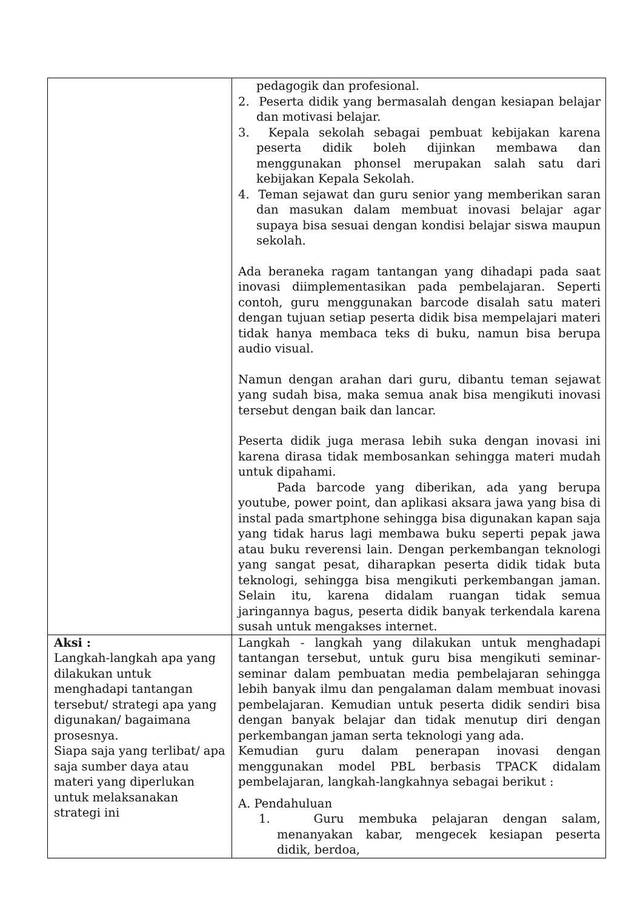| | pedagogik dan profesional. 2. Peserta didik yang bermasalah dengan kesiapan belajar dan motivasi belajar. 3. Kepala sekolah sebagai pembuat kebijakan karena peserta didik boleh dijinkan membawa dan menggunakan phonsel merupakan salah satu dari kebijakan Kepala Sekolah. 4. Teman sejawat dan guru senior yang memberikan saran dan masukan dalam membuat inovasi belajar agar supaya bisa sesuai dengan kondisi belajar siswa maupun sekolah. Ada beraneka ragam tantangan yang dihadapi pada saat inovasi diimplementasikan pada pembelajaran. Seperti contoh, guru menggunakan barcode disalah satu materi dengan tujuan setiap peserta didik bisa mempelajari materi tidak hanya membaca teks di buku, namun bisa berupa audio visual. Namun dengan arahan dari guru, dibantu teman sejawat yang sudah bisa, maka semua anak bisa mengikuti inovasi tersebut dengan baik dan lancar. Peserta didik juga merasa lebih suka dengan inovasi ini karena dirasa tidak membosankan sehingga materi mudah untuk dipahami. Pada barcode yang diberikan, ada yang berupa youtube, power point, dan aplikasi aksara jawa yang bisa di instal pada smartphone sehingga bisa digunakan kapan saja yang tidak harus lagi membawa buku seperti pepak jawa atau buku reverensi lain. Dengan perkembangan teknologi yang sangat pesat, diharapkan peserta didik tidak buta teknologi, sehingga bisa mengikuti perkembangan jaman. Selain itu, karena didalam ruangan tidak semua jaringannya bagus, peserta didik banyak terkendala karena susah untuk mengakses internet. |
| Aksi : Langkah-langkah apa yang dilakukan untuk menghadapi tantangan tersebut/ strategi apa yang digunakan/ bagaimana prosesnya. Siapa saja yang terlibat/ apa saja sumber daya atau materi yang diperlukan untuk melaksanakan strategi ini | Langkah - langkah yang dilakukan untuk menghadapi tantangan tersebut, untuk guru bisa mengikuti seminar-seminar dalam pembuatan media pembelajaran sehingga lebih banyak ilmu dan pengalaman dalam membuat inovasi pembelajaran. Kemudian untuk peserta didik sendiri bisa dengan banyak belajar dan tidak menutup diri dengan perkembangan jaman serta teknologi yang ada. Kemudian guru dalam penerapan inovasi dengan menggunakan model PBL berbasis TPACK didalam pembelajaran, langkah-langkahnya sebagai berikut : A. Pendahuluan 1. Guru membuka pelajaran dengan salam, menanyakan kabar, mengecek kesiapan peserta didik, berdoa, |